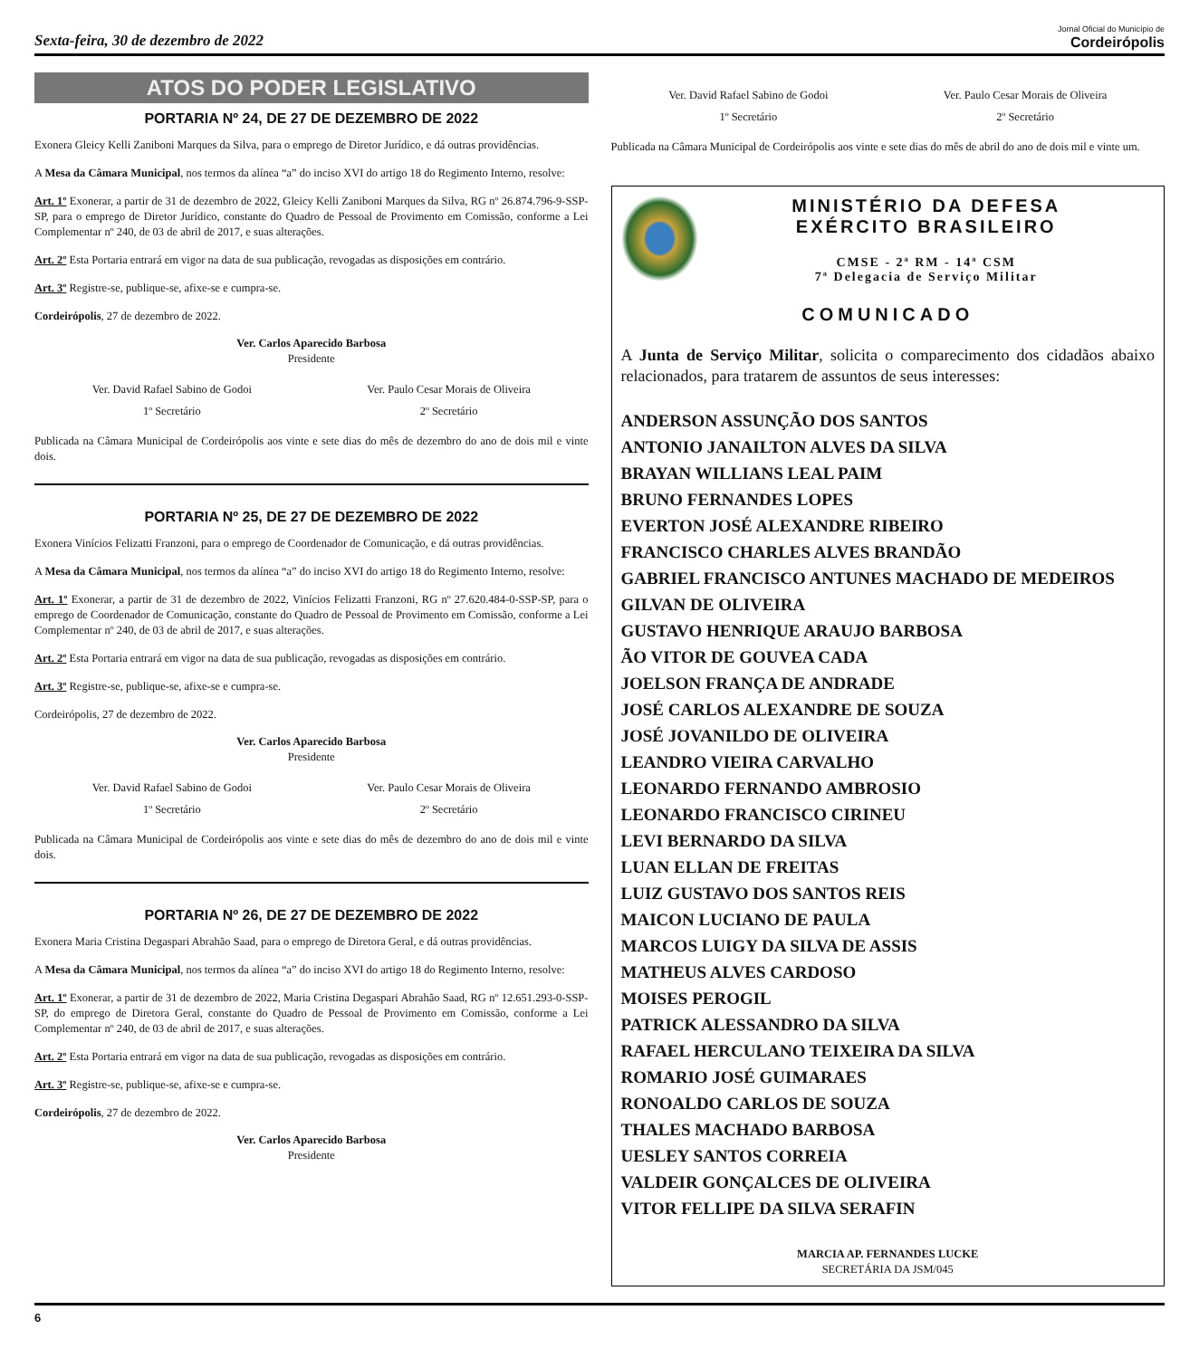Sexta-feira, 30 de dezembro de 2022
Jornal Oficial do Município de
Cordeirópolis
ATOS DO PODER LEGISLATIVO
PORTARIA Nº 24, DE 27 DE DEZEMBRO DE 2022
Exonera Gleicy Kelli Zaniboni Marques da Silva, para o emprego de Diretor Jurídico, e dá outras providências.
A Mesa da Câmara Municipal, nos termos da alínea “a” do inciso XVI do artigo 18 do Regimento Interno, resolve:
Art. 1º Exonerar, a partir de 31 de dezembro de 2022, Gleicy Kelli Zaniboni Marques da Silva, RG nº 26.874.796-9-SSP-SP, para o emprego de Diretor Jurídico, constante do Quadro de Pessoal de Provimento em Comissão, conforme a Lei Complementar nº 240, de 03 de abril de 2017, e suas alterações.
Art. 2º Esta Portaria entrará em vigor na data de sua publicação, revogadas as disposições em contrário.
Art. 3º Registre-se, publique-se, afixe-se e cumpra-se.
Cordeirópolis, 27 de dezembro de 2022.
Ver. Carlos Aparecido Barbosa
Presidente
Ver. David Rafael Sabino de Godoi
1º Secretário
Ver. Paulo Cesar Morais de Oliveira
2º Secretário
Publicada na Câmara Municipal de Cordeirópolis aos vinte e sete dias do mês de dezembro do ano de dois mil e vinte dois.
PORTARIA Nº 25, DE 27 DE DEZEMBRO DE 2022
Exonera Vinícios Felizatti Franzoni, para o emprego de Coordenador de Comunicação, e dá outras providências.
A Mesa da Câmara Municipal, nos termos da alínea “a” do inciso XVI do artigo 18 do Regimento Interno, resolve:
Art. 1º Exonerar, a partir de 31 de dezembro de 2022, Vinícios Felizatti Franzoni, RG nº 27.620.484-0-SSP-SP, para o emprego de Coordenador de Comunicação, constante do Quadro de Pessoal de Provimento em Comissão, conforme a Lei Complementar nº 240, de 03 de abril de 2017, e suas alterações.
Art. 2º Esta Portaria entrará em vigor na data de sua publicação, revogadas as disposições em contrário.
Art. 3º Registre-se, publique-se, afixe-se e cumpra-se.
Cordeirópolis, 27 de dezembro de 2022.
Ver. Carlos Aparecido Barbosa
Presidente
Ver. David Rafael Sabino de Godoi
1º Secretário
Ver. Paulo Cesar Morais de Oliveira
2º Secretário
Publicada na Câmara Municipal de Cordeirópolis aos vinte e sete dias do mês de dezembro do ano de dois mil e vinte dois.
PORTARIA Nº 26, DE 27 DE DEZEMBRO DE 2022
Exonera Maria Cristina Degaspari Abrahão Saad, para o emprego de Diretora Geral, e dá outras providências.
A Mesa da Câmara Municipal, nos termos da alínea “a” do inciso XVI do artigo 18 do Regimento Interno, resolve:
Art. 1º Exonerar, a partir de 31 de dezembro de 2022, Maria Cristina Degaspari Abrahão Saad, RG nº 12.651.293-0-SSP-SP, do emprego de Diretora Geral, constante do Quadro de Pessoal de Provimento em Comissão, conforme a Lei Complementar nº 240, de 03 de abril de 2017, e suas alterações.
Art. 2º Esta Portaria entrará em vigor na data de sua publicação, revogadas as disposições em contrário.
Art. 3º Registre-se, publique-se, afixe-se e cumpra-se.
Cordeirópolis, 27 de dezembro de 2022.
Ver. Carlos Aparecido Barbosa
Presidente
Ver. David Rafael Sabino de Godoi
1º Secretário
Ver. Paulo Cesar Morais de Oliveira
2º Secretário
Publicada na Câmara Municipal de Cordeirópolis aos vinte e sete dias do mês de abril do ano de dois mil e vinte um.
MINISTÉRIO DA DEFESA
EXÉRCITO BRASILEIRO
CMSE - 2ª RM - 14ª CSM
7ª Delegacia de Serviço Militar
COMUNICADO
A Junta de Serviço Militar, solicita o comparecimento dos cidadãos abaixo relacionados, para tratarem de assuntos de seus interesses:
ANDERSON ASSUNÇÃO DOS SANTOS
ANTONIO JANAILTON ALVES DA SILVA
BRAYAN WILLIANS LEAL PAIM
BRUNO FERNANDES LOPES
EVERTON JOSÉ ALEXANDRE RIBEIRO
FRANCISCO CHARLES ALVES BRANDÃO
GABRIEL FRANCISCO ANTUNES MACHADO DE MEDEIROS
GILVAN DE OLIVEIRA
GUSTAVO HENRIQUE ARAUJO BARBOSA
ÃO VITOR DE GOUVEA CADA
JOELSON FRANÇA DE ANDRADE
JOSÉ CARLOS ALEXANDRE DE SOUZA
JOSÉ JOVANILDO DE OLIVEIRA
LEANDRO VIEIRA CARVALHO
LEONARDO FERNANDO AMBROSIO
LEONARDO FRANCISCO CIRINEU
LEVI BERNARDO DA SILVA
LUAN ELLAN DE FREITAS
LUIZ GUSTAVO DOS SANTOS REIS
MAICON LUCIANO DE PAULA
MARCOS LUIGY DA SILVA DE ASSIS
MATHEUS ALVES CARDOSO
MOISES PEROGIL
PATRICK ALESSANDRO DA SILVA
RAFAEL HERCULANO TEIXEIRA DA SILVA
ROMARIO JOSÉ GUIMARAES
RONOALDO CARLOS DE SOUZA
THALES MACHADO BARBOSA
UESLEY SANTOS CORREIA
VALDEIR GONÇALCES DE OLIVEIRA
VITOR FELLIPE DA SILVA SERAFIN
MARCIA AP. FERNANDES LUCKE
SECRETÁRIA DA JSM/045
6